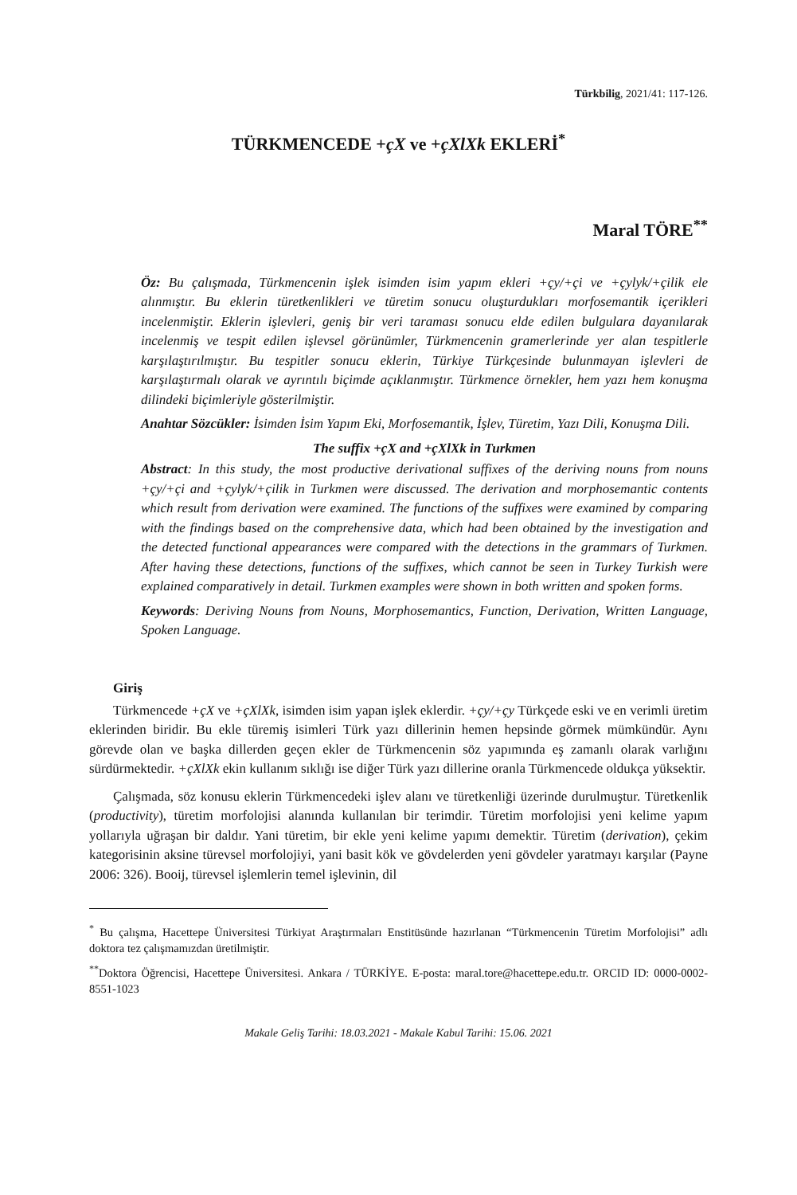Türkbilig, 2021/41: 117-126.
TÜRKMENCEDE +çX ve +çXlXk EKLERİ<sup>*</sup>
Maral TÖRE<sup>**</sup>
Öz: Bu çalışmada, Türkmencenin işlek isimden isim yapım ekleri +çy/+çi ve +çylyk/+çilik ele alınmıştır. Bu eklerin türetkenlikleri ve türetim sonucu oluşturdukları morfosemantik içerikleri incelenmiştir. Eklerin işlevleri, geniş bir veri taraması sonucu elde edilen bulgulara dayanılarak incelenmiş ve tespit edilen işlevsel görünümler, Türkmencenin gramerlerinde yer alan tespitlerle karşılaştırılmıştır. Bu tespitler sonucu eklerin, Türkiye Türkçesinde bulunmayan işlevleri de karşılaştırmalı olarak ve ayrıntılı biçimde açıklanmıştır. Türkmence örnekler, hem yazı hem konuşma dilindeki biçimleriyle gösterilmiştir.
Anahtar Sözcükler: İsimden İsim Yapım Eki, Morfosemantik, İşlev, Türetim, Yazı Dili, Konuşma Dili.
The suffix +çX and +çXlXk in Turkmen
Abstract: In this study, the most productive derivational suffixes of the deriving nouns from nouns +çy/+çi and +çylyk/+çilik in Turkmen were discussed. The derivation and morphosemantic contents which result from derivation were examined. The functions of the suffixes were examined by comparing with the findings based on the comprehensive data, which had been obtained by the investigation and the detected functional appearances were compared with the detections in the grammars of Turkmen. After having these detections, functions of the suffixes, which cannot be seen in Turkey Turkish were explained comparatively in detail. Turkmen examples were shown in both written and spoken forms.
Keywords: Deriving Nouns from Nouns, Morphosemantics, Function, Derivation, Written Language, Spoken Language.
Giriş
Türkmencede +çX ve +çXlXk, isimden isim yapan işlek eklerdir. +çy/+çy Türkçede eski ve en verimli üretim eklerinden biridir. Bu ekle türemiş isimleri Türk yazı dillerinin hemen hepsinde görmek mümkündür. Aynı görevde olan ve başka dillerden geçen ekler de Türkmencenin söz yapımında eş zamanlı olarak varlığını sürdürmektedir. +çXlXk ekin kullanım sıklığı ise diğer Türk yazı dillerine oranla Türkmencede oldukça yüksektir.
Çalışmada, söz konusu eklerin Türkmencedeki işlev alanı ve türetkenliği üzerinde durulmuştur. Türetkenlik (productivity), türetim morfolojisi alanında kullanılan bir terimdir. Türetim morfolojisi yeni kelime yapım yollarıyla uğraşan bir daldır. Yani türetim, bir ekle yeni kelime yapımı demektir. Türetim (derivation), çekim kategorisinin aksine türevsel morfolojiyi, yani basit kök ve gövdelerden yeni gövdeler yaratmayı karşılar (Payne 2006: 326). Booij, türevsel işlemlerin temel işlevinin, dil
<sup>*</sup> Bu çalışma, Hacettepe Üniversitesi Türkiyat Araştırmaları Enstitüsünde hazırlanan “Türkmencenin Türetim Morfolojisi” adlı doktora tez çalışmamızdan üretilmiştir.
<sup>**</sup> Doktora Öğrencisi, Hacettepe Üniversitesi. Ankara / TÜRKİYE. E-posta: maral.tore@hacettepe.edu.tr. ORCID ID: 0000-0002-8551-1023
Makale Geliş Tarihi: 18.03.2021 - Makale Kabul Tarihi: 15.06. 2021